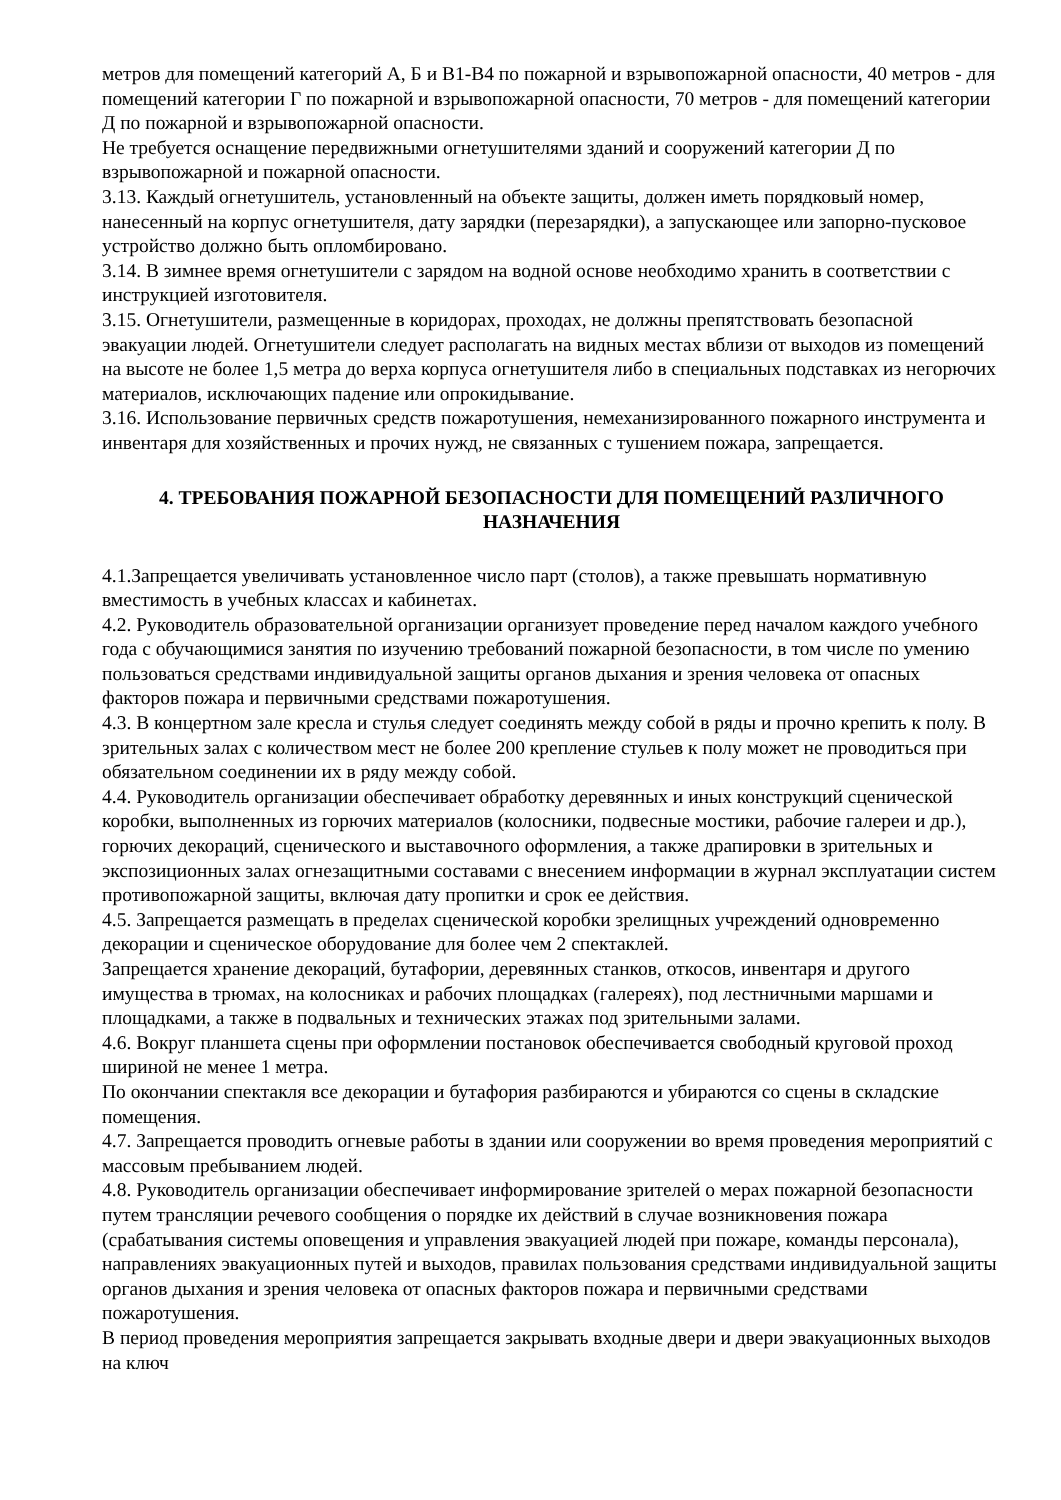метров для помещений категорий А, Б и В1-В4 по пожарной и взрывопожарной опасности, 40 метров - для помещений категории Г по пожарной и взрывопожарной опасности, 70 метров - для помещений категории Д по пожарной и взрывопожарной опасности.
Не требуется оснащение передвижными огнетушителями зданий и сооружений категории Д по взрывопожарной и пожарной опасности.
3.13. Каждый огнетушитель, установленный на объекте защиты, должен иметь порядковый номер, нанесенный на корпус огнетушителя, дату зарядки (перезарядки), а запускающее или запорно-пусковое устройство должно быть опломбировано.
3.14. В зимнее время огнетушители с зарядом на водной основе необходимо хранить в соответствии с инструкцией изготовителя.
3.15. Огнетушители, размещенные в коридорах, проходах, не должны препятствовать безопасной эвакуации людей. Огнетушители следует располагать на видных местах вблизи от выходов из помещений на высоте не более 1,5 метра до верха корпуса огнетушителя либо в специальных подставках из негорючих материалов, исключающих падение или опрокидывание.
3.16. Использование первичных средств пожаротушения, немеханизированного пожарного инструмента и инвентаря для хозяйственных и прочих нужд, не связанных с тушением пожара, запрещается.
4. ТРЕБОВАНИЯ ПОЖАРНОЙ БЕЗОПАСНОСТИ ДЛЯ ПОМЕЩЕНИЙ РАЗЛИЧНОГО НАЗНАЧЕНИЯ
4.1.Запрещается увеличивать установленное число парт (столов), а также превышать нормативную вместимость в учебных классах и кабинетах.
4.2. Руководитель образовательной организации организует проведение перед началом каждого учебного года с обучающимися занятия по изучению требований пожарной безопасности, в том числе по умению пользоваться средствами индивидуальной защиты органов дыхания и зрения человека от опасных факторов пожара и первичными средствами пожаротушения.
4.3. В концертном зале кресла и стулья следует соединять между собой в ряды и прочно крепить к полу. В зрительных залах с количеством мест не более 200 крепление стульев к полу может не проводиться при обязательном соединении их в ряду между собой.
4.4. Руководитель организации обеспечивает обработку деревянных и иных конструкций сценической коробки, выполненных из горючих материалов (колосники, подвесные мостики, рабочие галереи и др.), горючих декораций, сценического и выставочного оформления, а также драпировки в зрительных и экспозиционных залах огнезащитными составами с внесением информации в журнал эксплуатации систем противопожарной защиты, включая дату пропитки и срок ее действия.
4.5. Запрещается размещать в пределах сценической коробки зрелищных учреждений одновременно декорации и сценическое оборудование для более чем 2 спектаклей.
Запрещается хранение декораций, бутафории, деревянных станков, откосов, инвентаря и другого имущества в трюмах, на колосниках и рабочих площадках (галереях), под лестничными маршами и площадками, а также в подвальных и технических этажах под зрительными залами.
4.6. Вокруг планшета сцены при оформлении постановок обеспечивается свободный круговой проход шириной не менее 1 метра.
По окончании спектакля все декорации и бутафория разбираются и убираются со сцены в складские помещения.
4.7. Запрещается проводить огневые работы в здании или сооружении во время проведения мероприятий с массовым пребыванием людей.
4.8. Руководитель организации обеспечивает информирование зрителей о мерах пожарной безопасности путем трансляции речевого сообщения о порядке их действий в случае возникновения пожара (срабатывания системы оповещения и управления эвакуацией людей при пожаре, команды персонала), направлениях эвакуационных путей и выходов, правилах пользования средствами индивидуальной защиты органов дыхания и зрения человека от опасных факторов пожара и первичными средствами пожаротушения.
В период проведения мероприятия запрещается закрывать входные двери и двери эвакуационных выходов на ключ